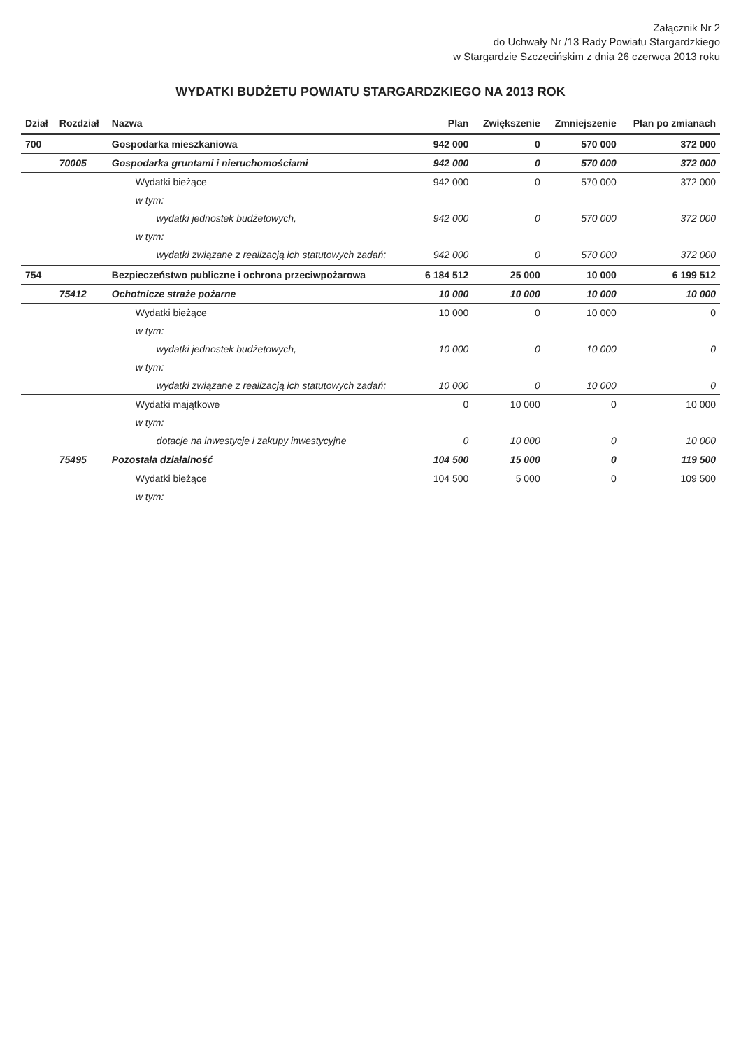Załącznik Nr 2
do Uchwały Nr /13 Rady Powiatu Stargardzkiego
w Stargardzie Szczecińskim z dnia 26 czerwca 2013 roku
WYDATKI BUDŻETU POWIATU STARGARDZKIEGO NA 2013 ROK
| Dział | Rozdział | Nazwa | Plan | Zwiększenie | Zmniejszenie | Plan po zmianach |
| --- | --- | --- | --- | --- | --- | --- |
| 700 | | Gospodarka mieszkaniowa | 942 000 | 0 | 570 000 | 372 000 |
| | 70005 | Gospodarka gruntami i nieruchomościami | 942 000 | 0 | 570 000 | 372 000 |
| | | Wydatki bieżące | 942 000 | 0 | 570 000 | 372 000 |
| | | w tym: | | | | |
| | | wydatki jednostek budżetowych, | 942 000 | 0 | 570 000 | 372 000 |
| | | w tym: | | | | |
| | | wydatki związane z realizacją ich statutowych zadań; | 942 000 | 0 | 570 000 | 372 000 |
| 754 | | Bezpieczeństwo publiczne i ochrona przeciwpożarowa | 6 184 512 | 25 000 | 10 000 | 6 199 512 |
| | 75412 | Ochotnicze straże pożarne | 10 000 | 10 000 | 10 000 | 10 000 |
| | | Wydatki bieżące | 10 000 | 0 | 10 000 | 0 |
| | | w tym: | | | | |
| | | wydatki jednostek budżetowych, | 10 000 | 0 | 10 000 | 0 |
| | | w tym: | | | | |
| | | wydatki związane z realizacją ich statutowych zadań; | 10 000 | 0 | 10 000 | 0 |
| | | Wydatki majątkowe | 0 | 10 000 | 0 | 10 000 |
| | | w tym: | | | | |
| | | dotacje na inwestycje i zakupy inwestycyjne | 0 | 10 000 | 0 | 10 000 |
| | 75495 | Pozostała działalność | 104 500 | 15 000 | 0 | 119 500 |
| | | Wydatki bieżące | 104 500 | 5 000 | 0 | 109 500 |
| | | w tym: | | | | |